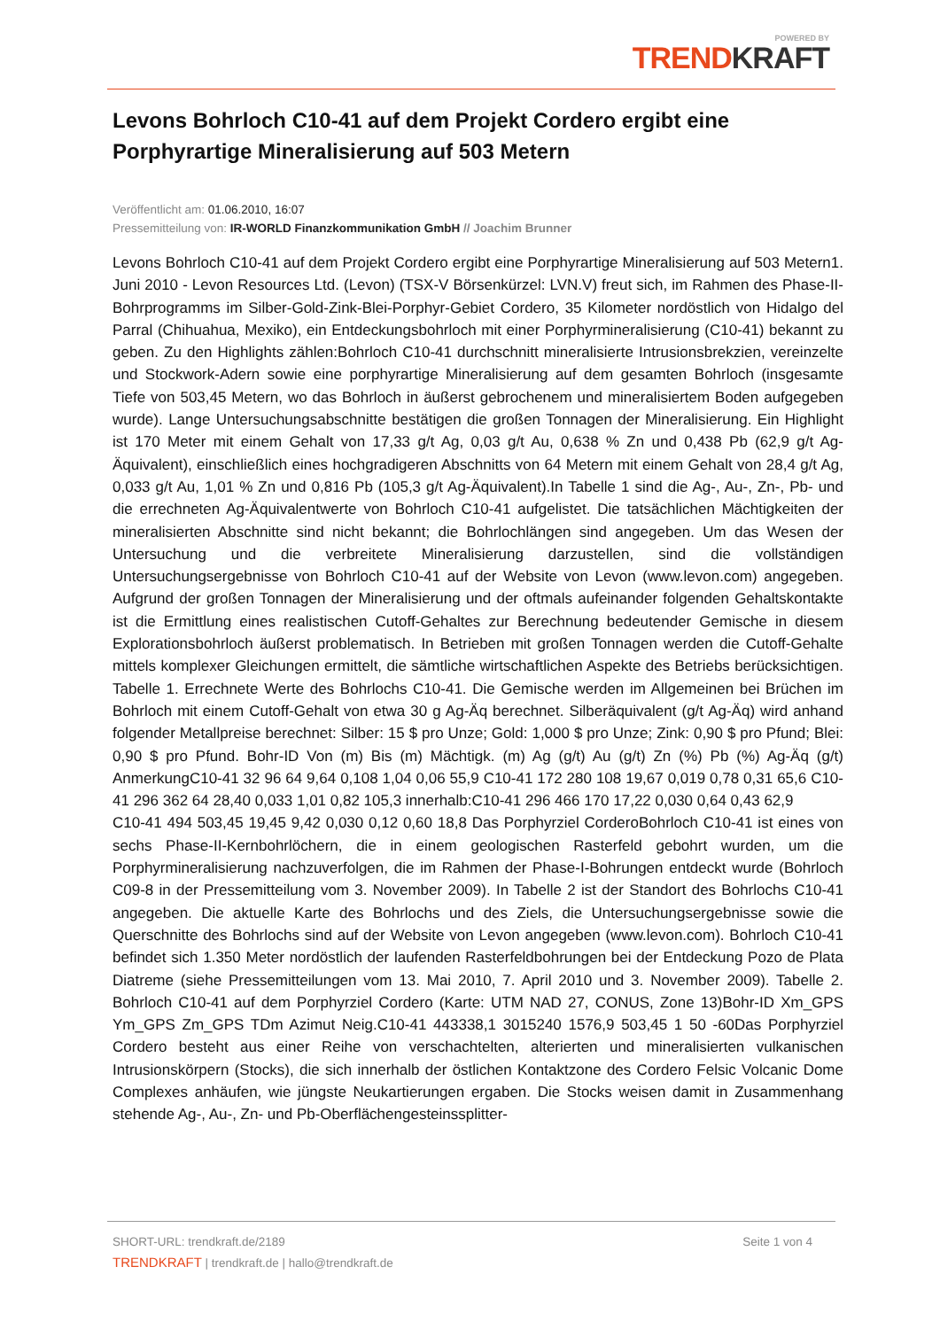POWERED BY
TRENDKRAFT
Levons Bohrloch C10-41 auf dem Projekt Cordero ergibt eine Porphyrartige Mineralisierung auf 503 Metern
Veröffentlicht am: 01.06.2010, 16:07
Pressemitteilung von: IR-WORLD Finanzkommunikation GmbH // Joachim Brunner
Levons Bohrloch C10-41 auf dem Projekt Cordero ergibt eine Porphyrartige Mineralisierung auf 503 Metern1. Juni 2010 - Levon Resources Ltd. (Levon) (TSX-V Börsenkürzel: LVN.V) freut sich, im Rahmen des Phase-II-Bohrprogramms im Silber-Gold-Zink-Blei-Porphyr-Gebiet Cordero, 35 Kilometer nordöstlich von Hidalgo del Parral (Chihuahua, Mexiko), ein Entdeckungsbohrloch mit einer Porphyrmineralisierung (C10-41) bekannt zu geben. Zu den Highlights zählen:Bohrloch C10-41 durchschnitt mineralisierte Intrusionsbrekzien, vereinzelte und Stockwork-Adern sowie eine porphyrartige Mineralisierung auf dem gesamten Bohrloch (insgesamte Tiefe von 503,45 Metern, wo das Bohrloch in äußerst gebrochenem und mineralisiertem Boden aufgegeben wurde). Lange Untersuchungsabschnitte bestätigen die großen Tonnagen der Mineralisierung. Ein Highlight ist 170 Meter mit einem Gehalt von 17,33 g/t Ag, 0,03 g/t Au, 0,638 % Zn und 0,438 Pb (62,9 g/t Ag-Äquivalent), einschließlich eines hochgradigeren Abschnitts von 64 Metern mit einem Gehalt von 28,4 g/t Ag, 0,033 g/t Au, 1,01 % Zn und 0,816 Pb (105,3 g/t Ag-Äquivalent).In Tabelle 1 sind die Ag-, Au-, Zn-, Pb- und die errechneten Ag-Äquivalentwerte von Bohrloch C10-41 aufgelistet. Die tatsächlichen Mächtigkeiten der mineralisierten Abschnitte sind nicht bekannt; die Bohrlochlängen sind angegeben. Um das Wesen der Untersuchung und die verbreitete Mineralisierung darzustellen, sind die vollständigen Untersuchungsergebnisse von Bohrloch C10-41 auf der Website von Levon (www.levon.com) angegeben. Aufgrund der großen Tonnagen der Mineralisierung und der oftmals aufeinander folgenden Gehaltskontakte ist die Ermittlung eines realistischen Cutoff-Gehaltes zur Berechnung bedeutender Gemische in diesem Explorationsbohrloch äußerst problematisch. In Betrieben mit großen Tonnagen werden die Cutoff-Gehalte mittels komplexer Gleichungen ermittelt, die sämtliche wirtschaftlichen Aspekte des Betriebs berücksichtigen. Tabelle 1. Errechnete Werte des Bohrlochs C10-41. Die Gemische werden im Allgemeinen bei Brüchen im Bohrloch mit einem Cutoff-Gehalt von etwa 30 g Ag-Äq berechnet. Silberäquivalent (g/t Ag-Äq) wird anhand folgender Metallpreise berechnet: Silber: 15 $ pro Unze; Gold: 1,000 $ pro Unze; Zink: 0,90 $ pro Pfund; Blei: 0,90 $ pro Pfund. Bohr-ID Von (m) Bis (m) Mächtigk. (m) Ag (g/t) Au (g/t) Zn (%) Pb (%) Ag-Äq (g/t) AnmerkungC10-41 32 96 64 9,64 0,108 1,04 0,06 55,9 C10-41 172 280 108 19,67 0,019 0,78 0,31 65,6 C10-41 296 362 64 28,40 0,033 1,01 0,82 105,3 innerhalb:C10-41 296 466 170 17,22 0,030 0,64 0,43 62,9
C10-41 494 503,45 19,45 9,42 0,030 0,12 0,60 18,8 Das Porphyrziel CorderoBohrloch C10-41 ist eines von sechs Phase-II-Kernbohrlöchern, die in einem geologischen Rasterfeld gebohrt wurden, um die Porphyrmineralisierung nachzuverfolgen, die im Rahmen der Phase-I-Bohrungen entdeckt wurde (Bohrloch C09-8 in der Pressemitteilung vom 3. November 2009). In Tabelle 2 ist der Standort des Bohrlochs C10-41 angegeben. Die aktuelle Karte des Bohrlochs und des Ziels, die Untersuchungsergebnisse sowie die Querschnitte des Bohrlochs sind auf der Website von Levon angegeben (www.levon.com). Bohrloch C10-41 befindet sich 1.350 Meter nordöstlich der laufenden Rasterfeldbohrungen bei der Entdeckung Pozo de Plata Diatreme (siehe Pressemitteilungen vom 13. Mai 2010, 7. April 2010 und 3. November 2009). Tabelle 2. Bohrloch C10-41 auf dem Porphyrziel Cordero (Karte: UTM NAD 27, CONUS, Zone 13)Bohr-ID Xm_GPS Ym_GPS Zm_GPS TDm Azimut Neig.C10-41 443338,1 3015240 1576,9 503,45 1 50 -60Das Porphyrziel Cordero besteht aus einer Reihe von verschachtelten, alterierten und mineralisierten vulkanischen Intrusionskörpern (Stocks), die sich innerhalb der östlichen Kontaktzone des Cordero Felsic Volcanic Dome Complexes anhäufen, wie jüngste Neukartierungen ergaben. Die Stocks weisen damit in Zusammenhang stehende Ag-, Au-, Zn- und Pb-Oberflächengesteinssplitter-
Seite 1 von 4 SHORT-URL: trendkraft.de/2189
TRENDKRAFT | trendkraft.de | hallo@trendkraft.de